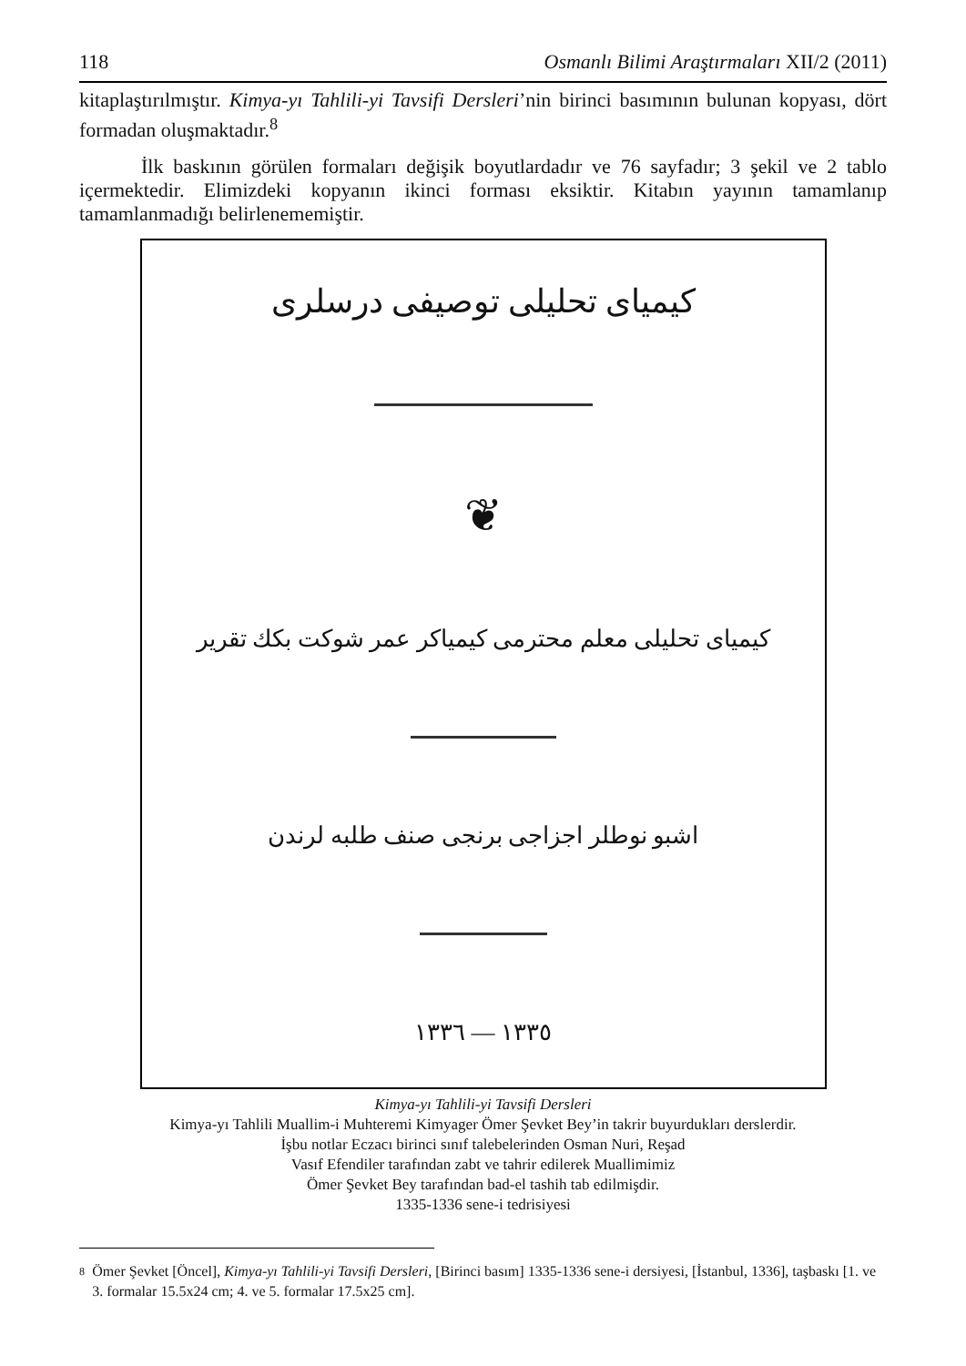118 Osmanlı Bilimi Araştırmaları XII/2 (2011)
kitaplaştırılmıştır. Kimya-yı Tahlili-yi Tavsifi Dersleri’nin birinci basımının bulunan kopyası, dört formadan oluşmaktadır.<sup>8</sup>
İlk baskının görülen formaları değişik boyutlardadır ve 76 sayfadır; 3 şekil ve 2 tablo içermektedir. Elimizdeki kopyanın ikinci forması eksiktir. Kitabın yayının tamamlanıp tamamlanmadığı belirlenememiştir.
كيمياى تحليلى توصيفى درسلرى
❦
كيمياى تحليلى معلم محترمى كيمياكر عمر شوكت بكك تقرير
اشبو نوطلر اجزاجى برنجى صنف طلبه لرندن
١٣٣٥ — ١٣٣٦
Kimya-yı Tahlili-yi Tavsifi Dersleri
Kimya-yı Tahlili Muallim-i Muhteremi Kimyager Ömer Şevket Bey’in takrir buyurdukları derslerdir.
İşbu notlar Eczacı birinci sınıf talebelerinden Osman Nuri, Reşad
Vasıf Efendiler tarafından zabt ve tahrir edilerek Muallimimiz
Ömer Şevket Bey tarafından bad-el tashih tab edilmişdir.
1335-1336 sene-i tedrisiyesi
<sup>8</sup> Ömer Şevket [Öncel], Kimya-yı Tahlili-yi Tavsifi Dersleri, [Birinci basım] 1335-1336 sene-i dersiyesi, [İstanbul, 1336], taşbaskı [1. ve 3. formalar 15.5x24 cm; 4. ve 5. formalar 17.5x25 cm].